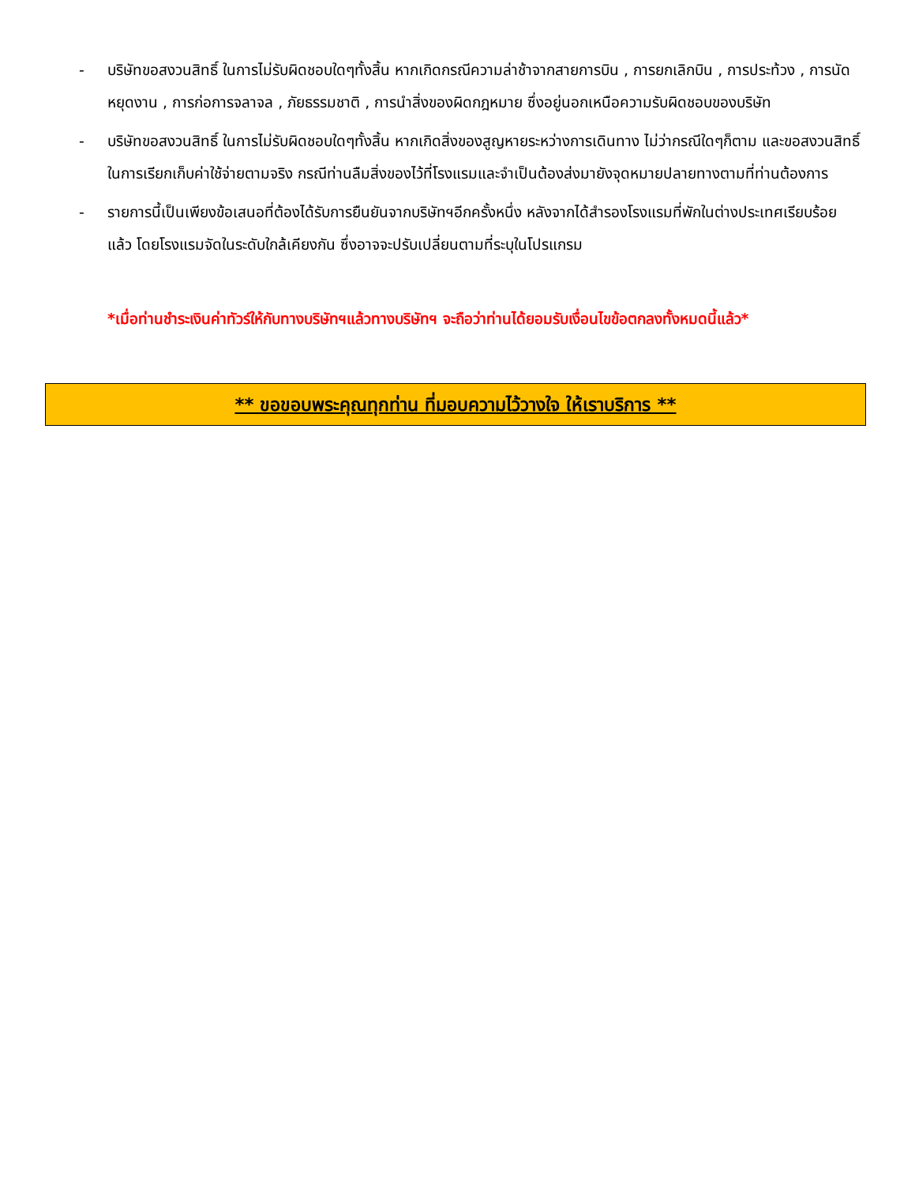- บริษัทขอสงวนสิทธิ์ ในการไม่รับผิดชอบใดๆทั้งสิ้น หากเกิดกรณีความล่าช้าจากสายการบิน , การยกเลิกบิน , การประท้วง , การนัดหยุดงาน , การก่อการจลาจล , ภัยธรรมชาติ , การนำสิ่งของผิดกฎหมาย ซึ่งอยู่นอกเหนือความรับผิดชอบของบริษัท
- บริษัทขอสงวนสิทธิ์ ในการไม่รับผิดชอบใดๆทั้งสิ้น หากเกิดสิ่งของสูญหายระหว่างการเดินทาง ไม่ว่ากรณีใดๆก็ตาม และขอสงวนสิทธิ์ในการเรียกเก็บค่าใช้จ่ายตามจริง กรณีท่านลืมสิ่งของไว้ที่โรงแรมและจำเป็นต้องส่งมายังจุดหมายปลายทางตามที่ท่านต้องการ
- รายการนี้เป็นเพียงข้อเสนอที่ต้องได้รับการยืนยันจากบริษัทฯอีกครั้งหนึ่ง หลังจากได้สำรองโรงแรมที่พักในต่างประเทศเรียบร้อยแล้ว โดยโรงแรมจัดในระดับใกล้เคียงกัน ซึ่งอาจจะปรับเปลี่ยนตามที่ระบุในโปรแกรม
*เมื่อท่านชำระเงินค่าทัวร์ให้กับทางบริษัทฯแล้วทางบริษัทฯ จะถือว่าท่านได้ยอมรับเงื่อนไขข้อตกลงทั้งหมดนี้แล้ว*
** ขอขอบพระคุณทุกท่าน ที่มอบความไว้วางใจ ให้เราบริการ **